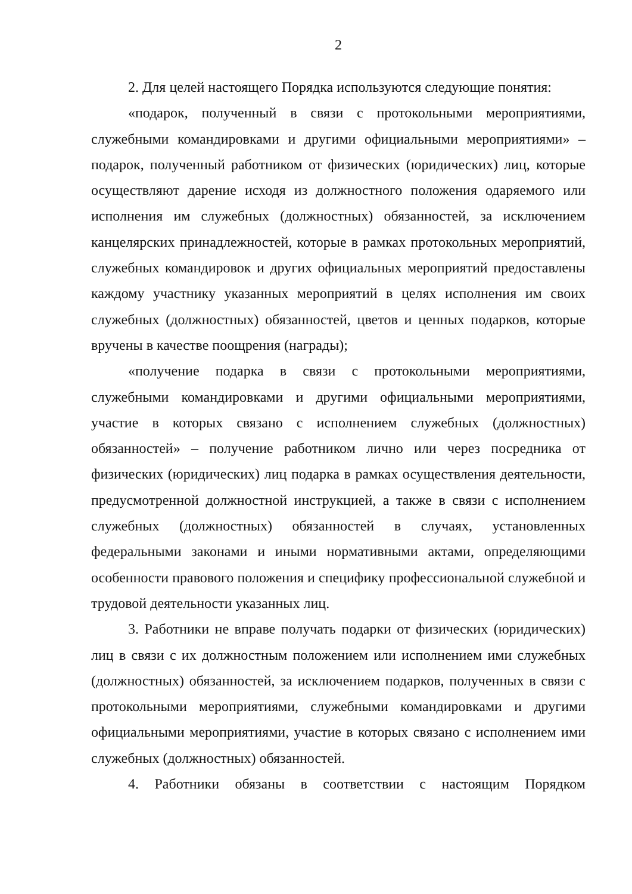2
2. Для целей настоящего Порядка используются следующие понятия:
«подарок, полученный в связи с протокольными мероприятиями, служебными командировками и другими официальными мероприятиями» – подарок, полученный работником от физических (юридических) лиц, которые осуществляют дарение исходя из должностного положения одаряемого или исполнения им служебных (должностных) обязанностей, за исключением канцелярских принадлежностей, которые в рамках протокольных мероприятий, служебных командировок и других официальных мероприятий предоставлены каждому участнику указанных мероприятий в целях исполнения им своих служебных (должностных) обязанностей, цветов и ценных подарков, которые вручены в качестве поощрения (награды);
«получение подарка в связи с протокольными мероприятиями, служебными командировками и другими официальными мероприятиями, участие в которых связано с исполнением служебных (должностных) обязанностей» – получение работником лично или через посредника от физических (юридических) лиц подарка в рамках осуществления деятельности, предусмотренной должностной инструкцией, а также в связи с исполнением служебных (должностных) обязанностей в случаях, установленных федеральными законами и иными нормативными актами, определяющими особенности правового положения и специфику профессиональной служебной и трудовой деятельности указанных лиц.
3. Работники не вправе получать подарки от физических (юридических) лиц в связи с их должностным положением или исполнением ими служебных (должностных) обязанностей, за исключением подарков, полученных в связи с протокольными мероприятиями, служебными командировками и другими официальными мероприятиями, участие в которых связано с исполнением ими служебных (должностных) обязанностей.
4. Работники обязаны в соответствии с настоящим Порядком